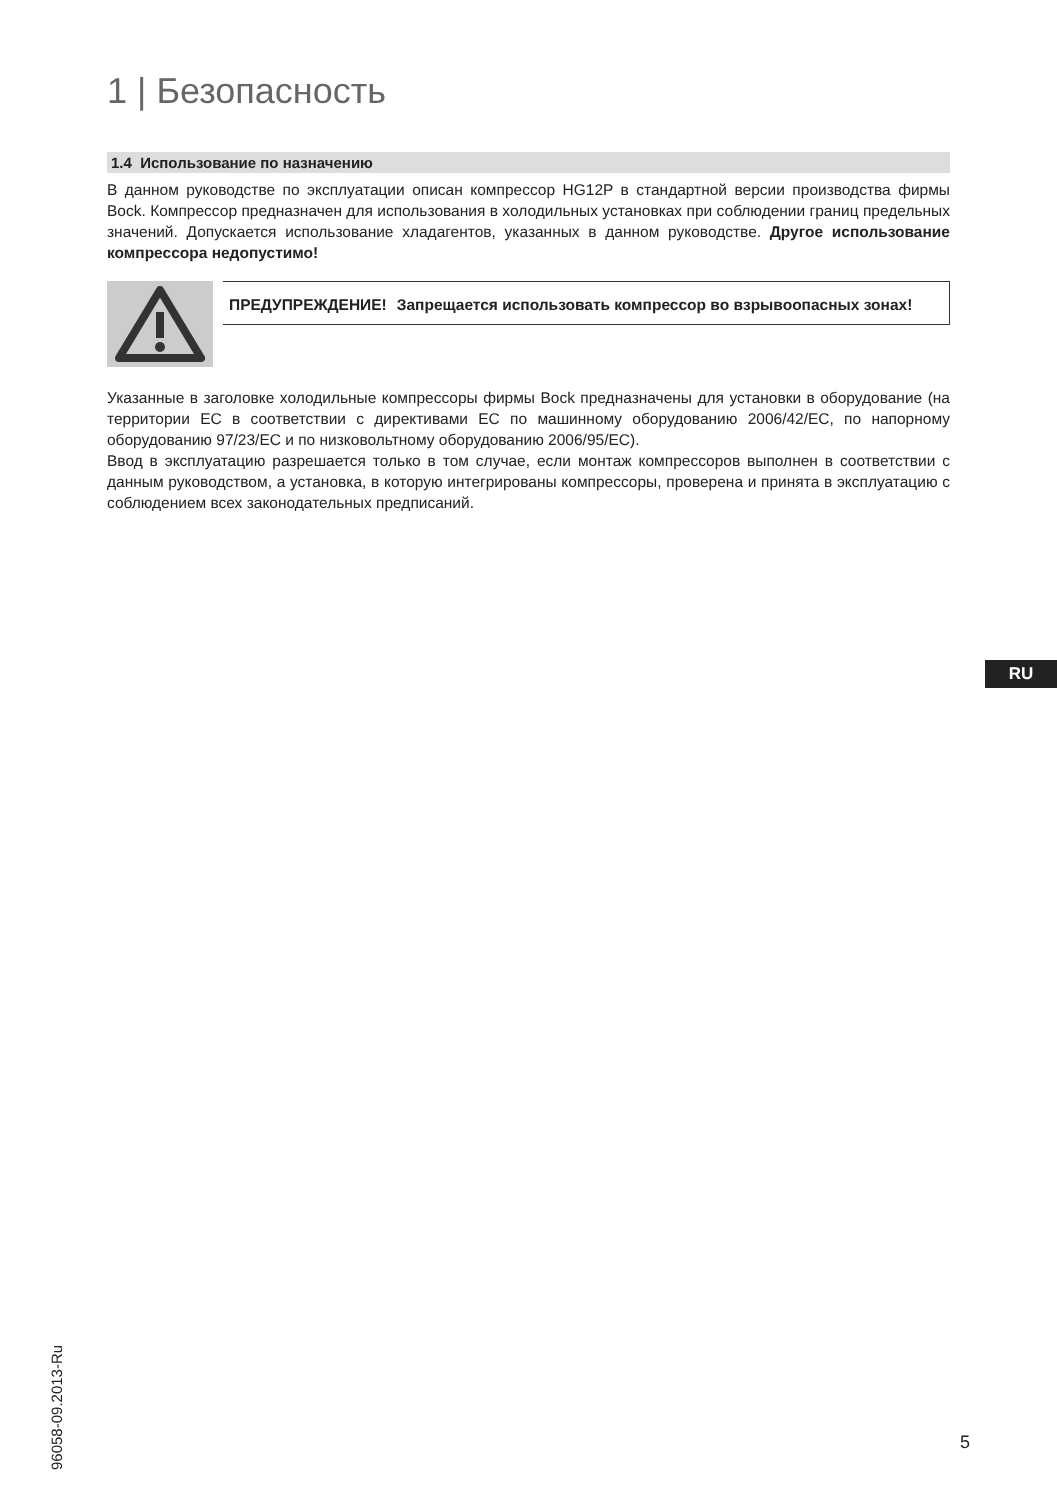1 | Безопасность
1.4 Использование по назначению
В данном руководстве по эксплуатации описан компрессор HG12P в стандартной версии производства фирмы Bock. Компрессор предназначен для использования в холодильных установках при соблюдении границ предельных значений. Допускается использование хладагентов, указанных в данном руководстве. Другое использование компрессора недопустимо!
ПРЕДУПРЕЖДЕНИЕ! Запрещается использовать компрессор во взрывоопасных зонах!
Указанные в заголовке холодильные компрессоры фирмы Bock предназначены для установки в оборудование (на территории ЕС в соответствии с директивами ЕС по машинному оборудованию 2006/42/EC, по напорному оборудованию 97/23/EC и по низковольтному оборудованию 2006/95/EC).
Ввод в эксплуатацию разрешается только в том случае, если монтаж компрессоров выполнен в соответствии с данным руководством, а установка, в которую интегрированы компрессоры, проверена и принята в эксплуатацию с соблюдением всех законодательных предписаний.
RU
96058-09.2013-Ru
5